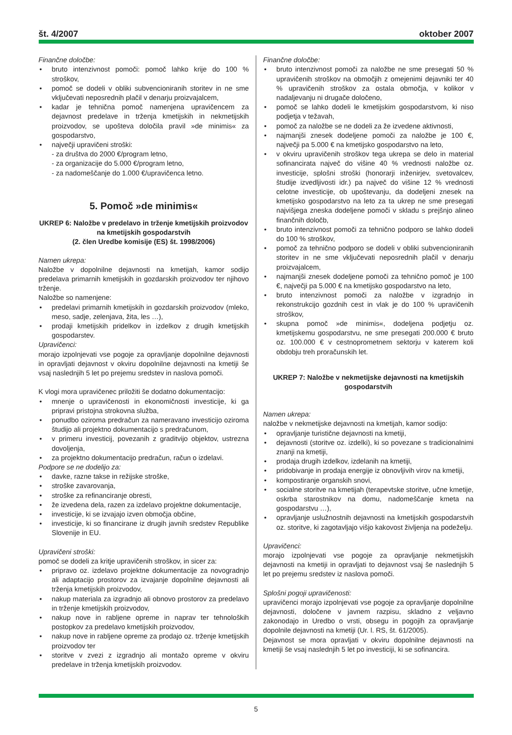št. 4/2007 oktober 2007
Finančne določbe:
• bruto intenzivnost pomoči: pomoč lahko krije do 100 % stroškov,
• pomoč se dodeli v obliki subvencioniranih storitev in ne sme vključevati neposrednih plačil v denarju proizvajalcem,
• kadar je tehnična pomoč namenjena upravičencem za dejavnost predelave in trženja kmetijskih in nekmetijskih proizvodov, se upošteva določila pravil »de minimis« za gospodarstvo,
• največji upravičeni stroški:
- za društva do 2000 €/program letno,
- za organizacije do 5.000 €/program letno,
- za nadomeščanje do 1.000 €/upravičenca letno.
5. Pomoč »de minimis«
UKREP 6: Naložbe v predelavo in trženje kmetijskih proizvodov na kmetijskih gospodarstvih
(2. člen Uredbe komisije (ES) št. 1998/2006)
Namen ukrepa:
Naložbe v dopolnilne dejavnosti na kmetijah, kamor sodijo predelava primarnih kmetijskih in gozdarskih proizvodov ter njihovo trženje.
Naložbe so namenjene:
• predelavi primarnih kmetijskih in gozdarskih proizvodov (mleko, meso, sadje, zelenjava, žita, les …),
• prodaji kmetijskih pridelkov in izdelkov z drugih kmetijskih gospodarstev.
Upravičenci:
morajo izpolnjevati vse pogoje za opravljanje dopolnilne dejavnosti in opravljati dejavnost v okviru dopolnilne dejavnosti na kmetiji še vsaj naslednjih 5 let po prejemu sredstev in naslova pomoči.
K vlogi mora upravičenec priložiti še dodatno dokumentacijo:
• mnenje o upravičenosti in ekonomičnosti investicije, ki ga pripravi pristojna strokovna služba,
• ponudbo oziroma predračun za nameravano investicijo oziroma študijo ali projektno dokumentacijo s predračunom,
• v primeru investicij, povezanih z graditvijo objektov, ustrezna dovoljenja,
• za projektno dokumentacijo predračun, račun o izdelavi.
Podpore se ne dodelijo za:
• davke, razne takse in režijske stroške,
• stroške zavarovanja,
• stroške za refinanciranje obresti,
• že izvedena dela, razen za izdelavo projektne dokumentacije,
• investicije, ki se izvajajo izven območja občine,
• investicije, ki so financirane iz drugih javnih sredstev Republike Slovenije in EU.
Upravičeni stroški:
pomoč se dodeli za kritje upravičenih stroškov, in sicer za:
• pripravo oz. izdelavo projektne dokumentacije za novogradnjo ali adaptacijo prostorov za izvajanje dopolnilne dejavnosti ali trženja kmetijskih proizvodov,
• nakup materiala za izgradnjo ali obnovo prostorov za predelavo in trženje kmetijskih proizvodov,
• nakup nove in rabljene opreme in naprav ter tehnoloških postopkov za predelavo kmetijskih proizvodov,
• nakup nove in rabljene opreme za prodajo oz. trženje kmetijskih proizvodov ter
• storitve v zvezi z izgradnjo ali montažo opreme v okviru predelave in trženja kmetijskih proizvodov.
Finančne določbe:
• bruto intenzivnost pomoči za naložbe ne sme presegati 50 % upravičenih stroškov na območjih z omejenimi dejavniki ter 40 % upravičenih stroškov za ostala območja, v kolikor v nadaljevanju ni drugače določeno,
• pomoč se lahko dodeli le kmetijskim gospodarstvom, ki niso podjetja v težavah,
• pomoč za naložbe se ne dodeli za že izvedene aktivnosti,
• najmanjši znesek dodeljene pomoči za naložbe je 100 €, največji pa 5.000 € na kmetijsko gospodarstvo na leto,
• v okviru upravičenih stroškov tega ukrepa se delo in material sofinancirata največ do višine 40 % vrednosti naložbe oz. investicije, splošni stroški (honorarji inženirjev, svetovalcev, študije izvedljivosti idr.) pa največ do višine 12 % vrednosti celotne investicije, ob upoštevanju, da dodeljeni znesek na kmetijsko gospodarstvo na leto za ta ukrep ne sme presegati najvišjega zneska dodeljene pomoči v skladu s prejšnjo alineo finančnih določb,
• bruto intenzivnost pomoči za tehnično podporo se lahko dodeli do 100 % stroškov,
• pomoč za tehnično podporo se dodeli v obliki subvencioniranih storitev in ne sme vključevati neposrednih plačil v denarju proizvajalcem,
• najmanjši znesek dodeljene pomoči za tehnično pomoč je 100 €, največji pa 5.000 € na kmetijsko gospodarstvo na leto,
• bruto intenzivnost pomoči za naložbe v izgradnjo in rekonstrukcijo gozdnih cest in vlak je do 100 % upravičenih stroškov,
• skupna pomoč »de minimis«, dodeljena podjetju oz. kmetijskemu gospodarstvu, ne sme presegati 200.000 € bruto oz. 100.000 € v cestnoprometnem sektorju v katerem koli obdobju treh proračunskih let.
UKREP 7: Naložbe v nekmetijske dejavnosti na kmetijskih gospodarstvih
Namen ukrepa:
naložbe v nekmetijske dejavnosti na kmetijah, kamor sodijo:
• opravljanje turistične dejavnosti na kmetiji,
• dejavnosti (storitve oz. izdelki), ki so povezane s tradicionalnimi znanji na kmetiji,
• prodaja drugih izdelkov, izdelanih na kmetiji,
• pridobivanje in prodaja energije iz obnovljivih virov na kmetiji,
• kompostiranje organskih snovi,
• socialne storitve na kmetijah (terapevtske storitve, učne kmetije, oskrba starostnikov na domu, nadomeščanje kmeta na gospodarstvu …),
• opravljanje uslužnostnih dejavnosti na kmetijskih gospodarstvih oz. storitve, ki zagotavljajo višjo kakovost življenja na podeželju.
Upravičenci:
morajo izpolnjevati vse pogoje za opravljanje nekmetijskih dejavnosti na kmetiji in opravljati to dejavnost vsaj še naslednjih 5 let po prejemu sredstev iz naslova pomoči.
Splošni pogoji upravičenosti:
upravičenci morajo izpolnjevati vse pogoje za opravljanje dopolnilne dejavnosti, določene v javnem razpisu, skladno z veljavno zakonodajo in Uredbo o vrsti, obsegu in pogojih za opravljanje dopolnile dejavnosti na kmetiji (Ur. l. RS, št. 61/2005).
Dejavnost se mora opravljati v okviru dopolnilne dejavnosti na kmetiji še vsaj naslednjih 5 let po investiciji, ki se sofinancira.
5